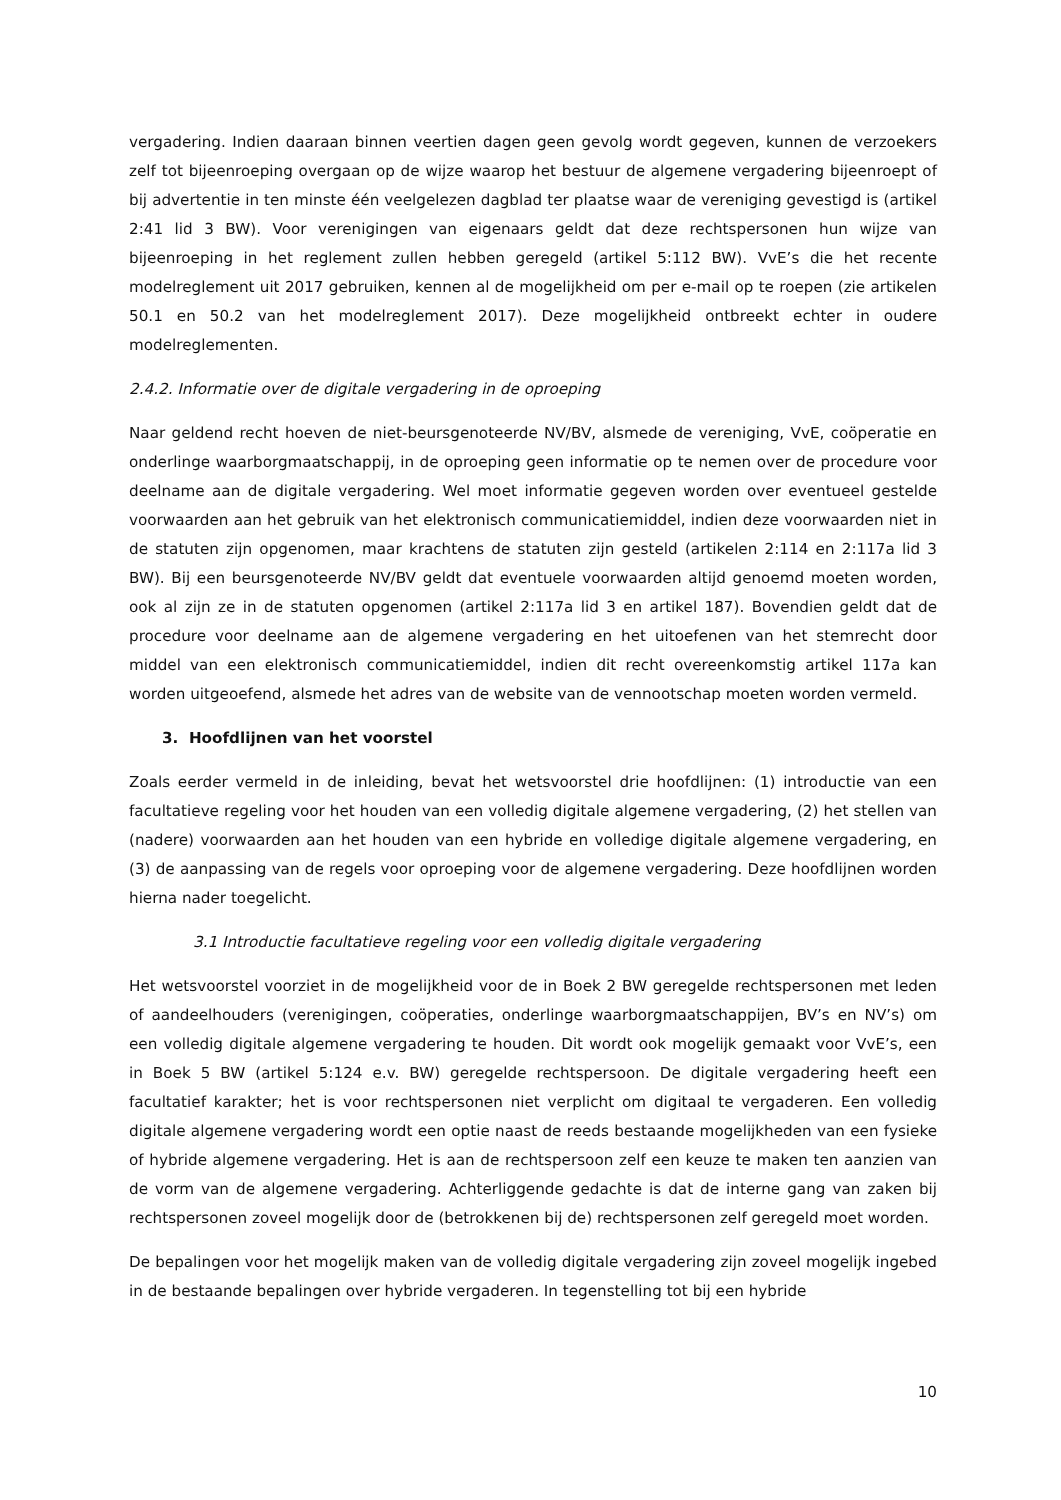vergadering. Indien daaraan binnen veertien dagen geen gevolg wordt gegeven, kunnen de verzoekers zelf tot bijeenroeping overgaan op de wijze waarop het bestuur de algemene vergadering bijeenroept of bij advertentie in ten minste één veelgelezen dagblad ter plaatse waar de vereniging gevestigd is (artikel 2:41 lid 3 BW). Voor verenigingen van eigenaars geldt dat deze rechtspersonen hun wijze van bijeenroeping in het reglement zullen hebben geregeld (artikel 5:112 BW). VvE’s die het recente modelreglement uit 2017 gebruiken, kennen al de mogelijkheid om per e-mail op te roepen (zie artikelen 50.1 en 50.2 van het modelreglement 2017). Deze mogelijkheid ontbreekt echter in oudere modelreglementen.
2.4.2. Informatie over de digitale vergadering in de oproeping
Naar geldend recht hoeven de niet-beursgenoteerde NV/BV, alsmede de vereniging, VvE, coöperatie en onderlinge waarborgmaatschappij, in de oproeping geen informatie op te nemen over de procedure voor deelname aan de digitale vergadering. Wel moet informatie gegeven worden over eventueel gestelde voorwaarden aan het gebruik van het elektronisch communicatiemiddel, indien deze voorwaarden niet in de statuten zijn opgenomen, maar krachtens de statuten zijn gesteld (artikelen 2:114 en 2:117a lid 3 BW). Bij een beursgenoteerde NV/BV geldt dat eventuele voorwaarden altijd genoemd moeten worden, ook al zijn ze in de statuten opgenomen (artikel 2:117a lid 3 en artikel 187). Bovendien geldt dat de procedure voor deelname aan de algemene vergadering en het uitoefenen van het stemrecht door middel van een elektronisch communicatiemiddel, indien dit recht overeenkomstig artikel 117a kan worden uitgeoefend, alsmede het adres van de website van de vennootschap moeten worden vermeld.
3. Hoofdlijnen van het voorstel
Zoals eerder vermeld in de inleiding, bevat het wetsvoorstel drie hoofdlijnen: (1) introductie van een facultatieve regeling voor het houden van een volledig digitale algemene vergadering, (2) het stellen van (nadere) voorwaarden aan het houden van een hybride en volledige digitale algemene vergadering, en (3) de aanpassing van de regels voor oproeping voor de algemene vergadering. Deze hoofdlijnen worden hierna nader toegelicht.
3.1 Introductie facultatieve regeling voor een volledig digitale vergadering
Het wetsvoorstel voorziet in de mogelijkheid voor de in Boek 2 BW geregelde rechtspersonen met leden of aandeelhouders (verenigingen, coöperaties, onderlinge waarborgmaatschappijen, BV’s en NV’s) om een volledig digitale algemene vergadering te houden. Dit wordt ook mogelijk gemaakt voor VvE’s, een in Boek 5 BW (artikel 5:124 e.v. BW) geregelde rechtspersoon. De digitale vergadering heeft een facultatief karakter; het is voor rechtspersonen niet verplicht om digitaal te vergaderen. Een volledig digitale algemene vergadering wordt een optie naast de reeds bestaande mogelijkheden van een fysieke of hybride algemene vergadering. Het is aan de rechtspersoon zelf een keuze te maken ten aanzien van de vorm van de algemene vergadering. Achterliggende gedachte is dat de interne gang van zaken bij rechtspersonen zoveel mogelijk door de (betrokkenen bij de) rechtspersonen zelf geregeld moet worden.
De bepalingen voor het mogelijk maken van de volledig digitale vergadering zijn zoveel mogelijk ingebed in de bestaande bepalingen over hybride vergaderen. In tegenstelling tot bij een hybride
10